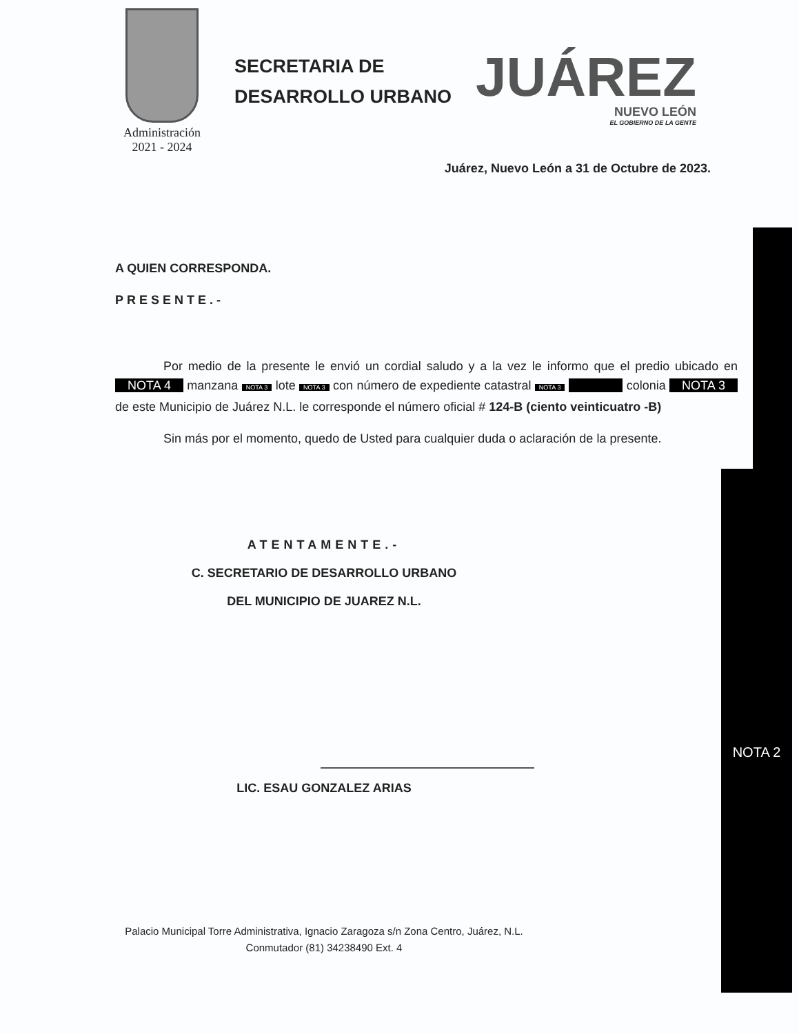NOTA 2
Administración
2021 - 2024
SECRETARIA DE
DESARROLLO URBANO
JUÁREZ
NUEVO LEÓN
EL GOBIERNO DE LA GENTE
Juárez, Nuevo León a 31 de Octubre de 2023.
A QUIEN CORRESPONDA.
PRESENTE.-
Por medio de la presente le envió un cordial saludo y a la vez le informo que el predio ubicado en NOTA 4 manzana NOTA 3 lote NOTA 3 con número de expediente catastral NOTA 3 colonia NOTA 3 de este Municipio de Juárez N.L. le corresponde el número oficial # 124-B (ciento veinticuatro -B)
Sin más por el momento, quedo de Usted para cualquier duda o aclaración de la presente.
ATENTAMENTE.-
C. SECRETARIO DE DESARROLLO URBANO
DEL MUNICIPIO DE JUAREZ N.L.
LIC. ESAU GONZALEZ ARIAS
Palacio Municipal Torre Administrativa, Ignacio Zaragoza s/n Zona Centro, Juárez, N.L.
Conmutador (81) 34238490 Ext. 4